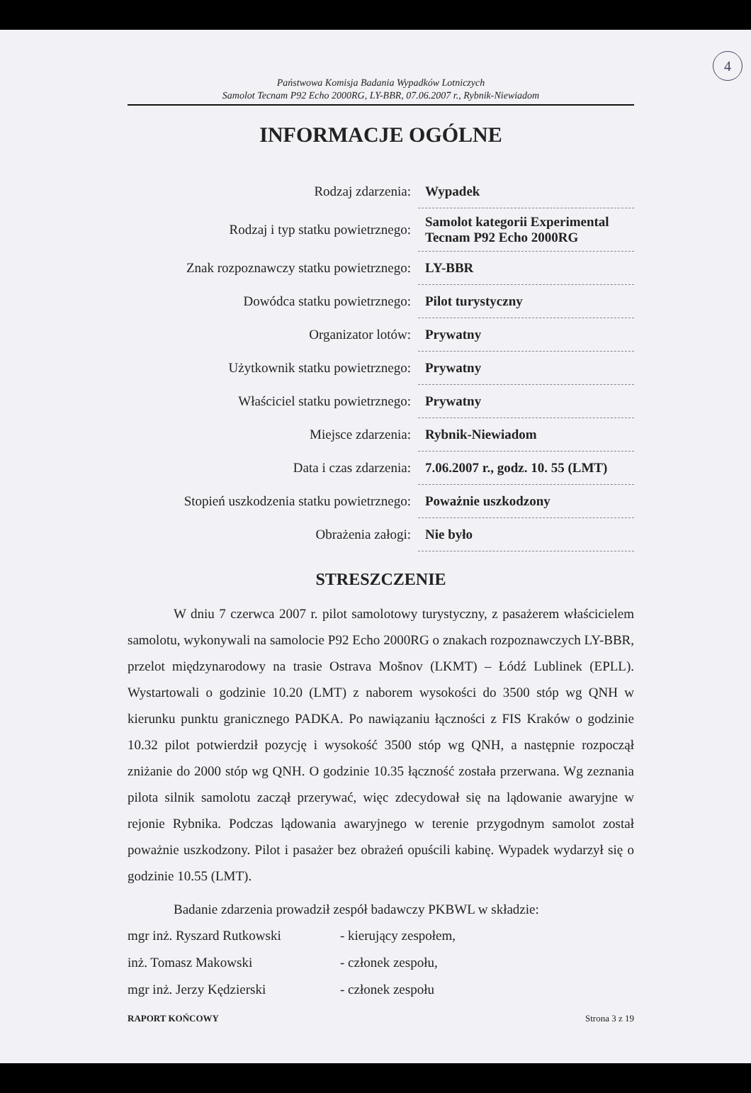4
Państwowa Komisja Badania Wypadków Lotniczych
Samolot Tecnam P92 Echo 2000RG, LY-BBR, 07.06.2007 r., Rybnik-Niewiadom
INFORMACJE OGÓLNE
| Rodzaj zdarzenia: | Wypadek |
| Rodzaj i typ statku powietrznego: | Samolot kategorii Experimental Tecnam P92 Echo 2000RG |
| Znak rozpoznawczy statku powietrznego: | LY-BBR |
| Dowódca statku powietrznego: | Pilot turystyczny |
| Organizator lotów: | Prywatny |
| Użytkownik statku powietrznego: | Prywatny |
| Właściciel statku powietrznego: | Prywatny |
| Miejsce zdarzenia: | Rybnik-Niewiadom |
| Data i czas zdarzenia: | 7.06.2007 r., godz. 10. 55 (LMT) |
| Stopień uszkodzenia statku powietrznego: | Poważnie uszkodzony |
| Obrażenia załogi: | Nie było |
STRESZCZENIE
W dniu 7 czerwca 2007 r. pilot samolotowy turystyczny, z pasażerem właścicielem samolotu, wykonywali na samolocie P92 Echo 2000RG o znakach rozpoznawczych LY-BBR, przelot międzynarodowy na trasie Ostrava Mošnov (LKMT) – Łódź Lublinek (EPLL). Wystartowali o godzinie 10.20 (LMT) z naborem wysokości do 3500 stóp wg QNH w kierunku punktu granicznego PADKA. Po nawiązaniu łączności z FIS Kraków o godzinie 10.32 pilot potwierdził pozycję i wysokość 3500 stóp wg QNH, a następnie rozpoczął zniżanie do 2000 stóp wg QNH. O godzinie 10.35 łączność została przerwana. Wg zeznania pilota silnik samolotu zaczął przerywać, więc zdecydował się na lądowanie awaryjne w rejonie Rybnika. Podczas lądowania awaryjnego w terenie przygodnym samolot został poważnie uszkodzony. Pilot i pasażer bez obrażeń opuścili kabinę. Wypadek wydarzył się o godzinie 10.55 (LMT).
Badanie zdarzenia prowadził zespół badawczy PKBWL w składzie:
mgr inż. Ryszard Rutkowski
- kierujący zespołem,
inż. Tomasz Makowski
- członek zespołu,
mgr inż. Jerzy Kędzierski
- członek zespołu
RAPORT KOŃCOWY Strona 3 z 19